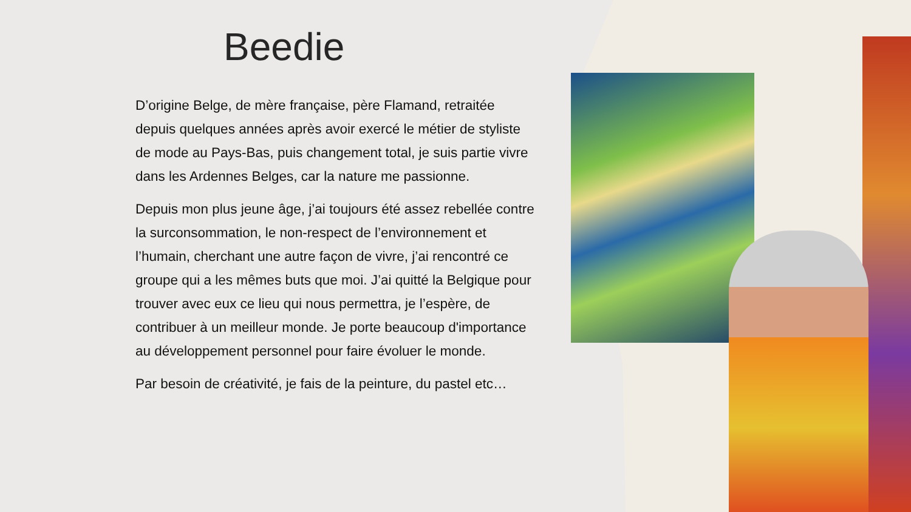Beedie
D’origine Belge, de mère française, père Flamand, retraitée depuis quelques années après avoir exercé le métier de styliste de mode au Pays-Bas, puis changement total, je suis partie vivre dans les Ardennes Belges, car la nature me passionne.
Depuis mon plus jeune âge, j’ai toujours été assez rebellée contre la surconsommation, le non-respect de l’environnement et l’humain, cherchant une autre façon de vivre, j’ai rencontré ce groupe qui a les mêmes buts que moi. J’ai quitté la Belgique pour trouver avec eux ce lieu qui nous permettra, je l’espère, de contribuer à un meilleur monde. Je porte beaucoup d'importance au développement personnel pour faire évoluer le monde.
Par besoin de créativité, je fais de la peinture, du pastel etc…